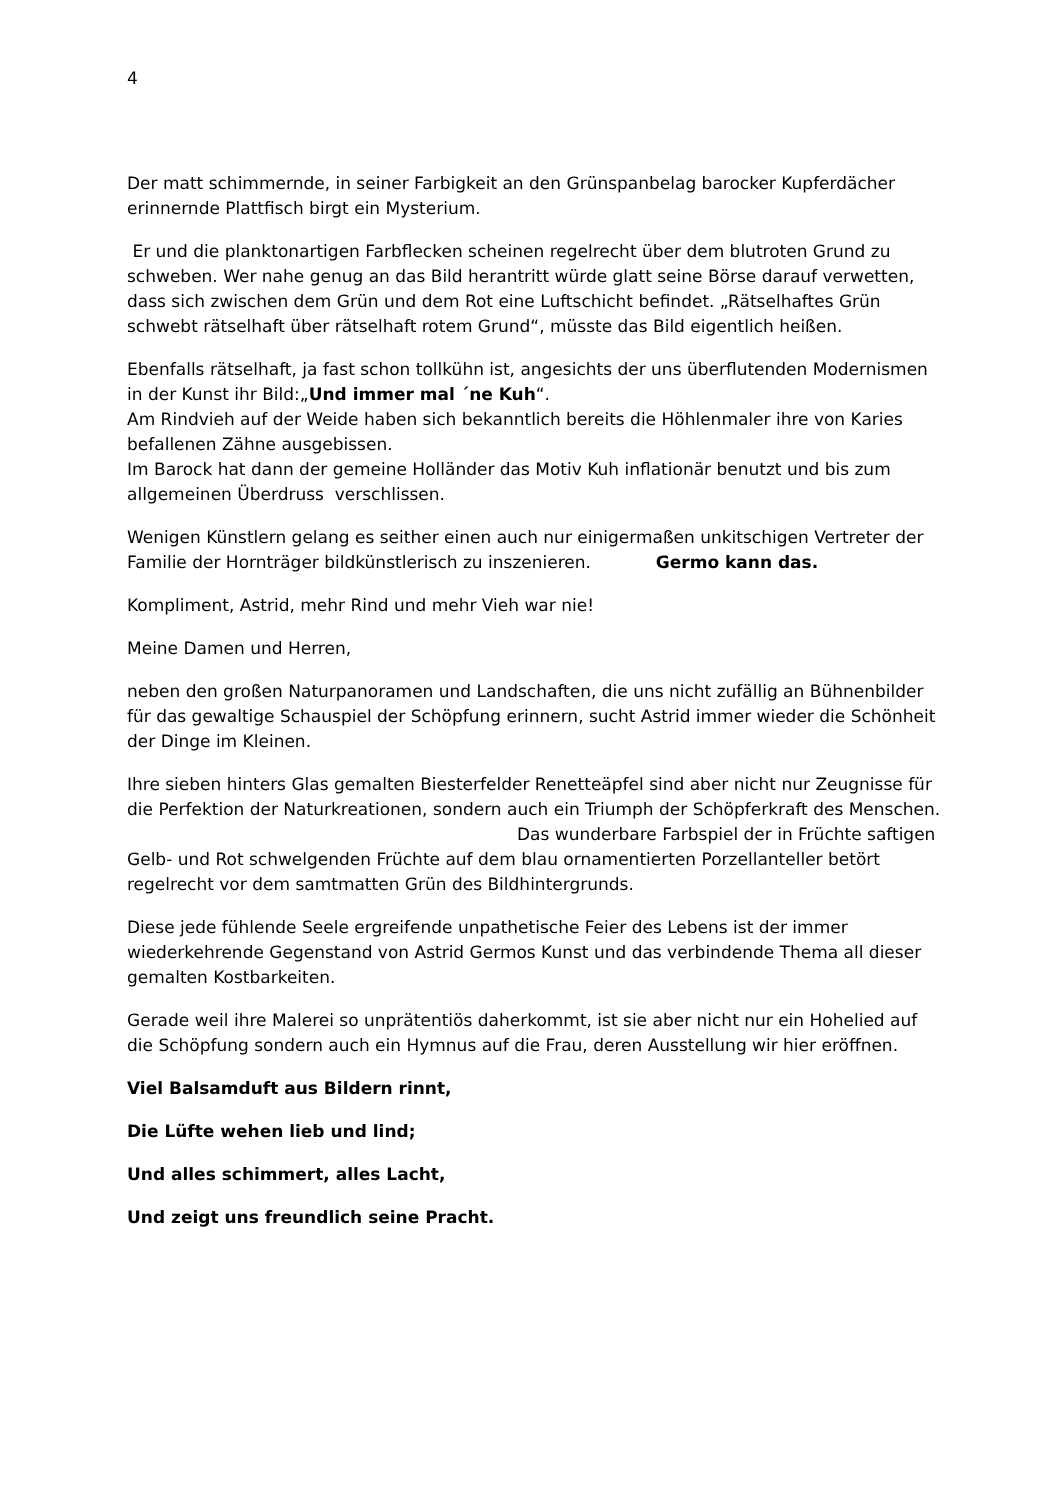4
Der matt schimmernde, in seiner Farbigkeit an den Grünspanbelag barocker Kupferdächer erinnernde Plattfisch birgt ein Mysterium.
Er und die planktonartigen Farbflecken scheinen regelrecht über dem blutroten Grund zu schweben. Wer nahe genug an das Bild herantritt würde glatt seine Börse darauf verwetten, dass sich zwischen dem Grün und dem Rot eine Luftschicht befindet. „Rätselhaftes Grün schwebt rätselhaft über rätselhaft rotem Grund“, müsste das Bild eigentlich heißen.
Ebenfalls rätselhaft, ja fast schon tollkühn ist, angesichts der uns überflutenden Modernismen in der Kunst ihr Bild:„Und immer mal ´ne Kuh“.
Am Rindvieh auf der Weide haben sich bekanntlich bereits die Höhlenmaler ihre von Karies befallenen Zähne ausgebissen.
Im Barock hat dann der gemeine Holländer das Motiv Kuh inflationär benutzt und bis zum allgemeinen Überdruss verschlissen.
Wenigen Künstlern gelang es seither einen auch nur einigermaßen unkitschigen Vertreter der Familie der Hornträger bildkünstlerisch zu inszenieren. Germo kann das.
Kompliment, Astrid, mehr Rind und mehr Vieh war nie!
Meine Damen und Herren,
neben den großen Naturpanoramen und Landschaften, die uns nicht zufällig an Bühnenbilder für das gewaltige Schauspiel der Schöpfung erinnern, sucht Astrid immer wieder die Schönheit der Dinge im Kleinen.
Ihre sieben hinters Glas gemalten Biesterfelder Renetteäpfel sind aber nicht nur Zeugnisse für die Perfektion der Naturkreationen, sondern auch ein Triumph der Schöpferkraft des Menschen. Das wunderbare Farbspiel der in Früchte saftigen Gelb- und Rot schwelgenden Früchte auf dem blau ornamentierten Porzellanteller betört regelrecht vor dem samtmatten Grün des Bildhintergrunds.
Diese jede fühlende Seele ergreifende unpathetische Feier des Lebens ist der immer wiederkehrende Gegenstand von Astrid Germos Kunst und das verbindende Thema all dieser gemalten Kostbarkeiten.
Gerade weil ihre Malerei so unprätentiös daherkommt, ist sie aber nicht nur ein Hohelied auf die Schöpfung sondern auch ein Hymnus auf die Frau, deren Ausstellung wir hier eröffnen.
Viel Balsamduft aus Bildern rinnt,
Die Lüfte wehen lieb und lind;
Und alles schimmert, alles Lacht,
Und zeigt uns freundlich seine Pracht.